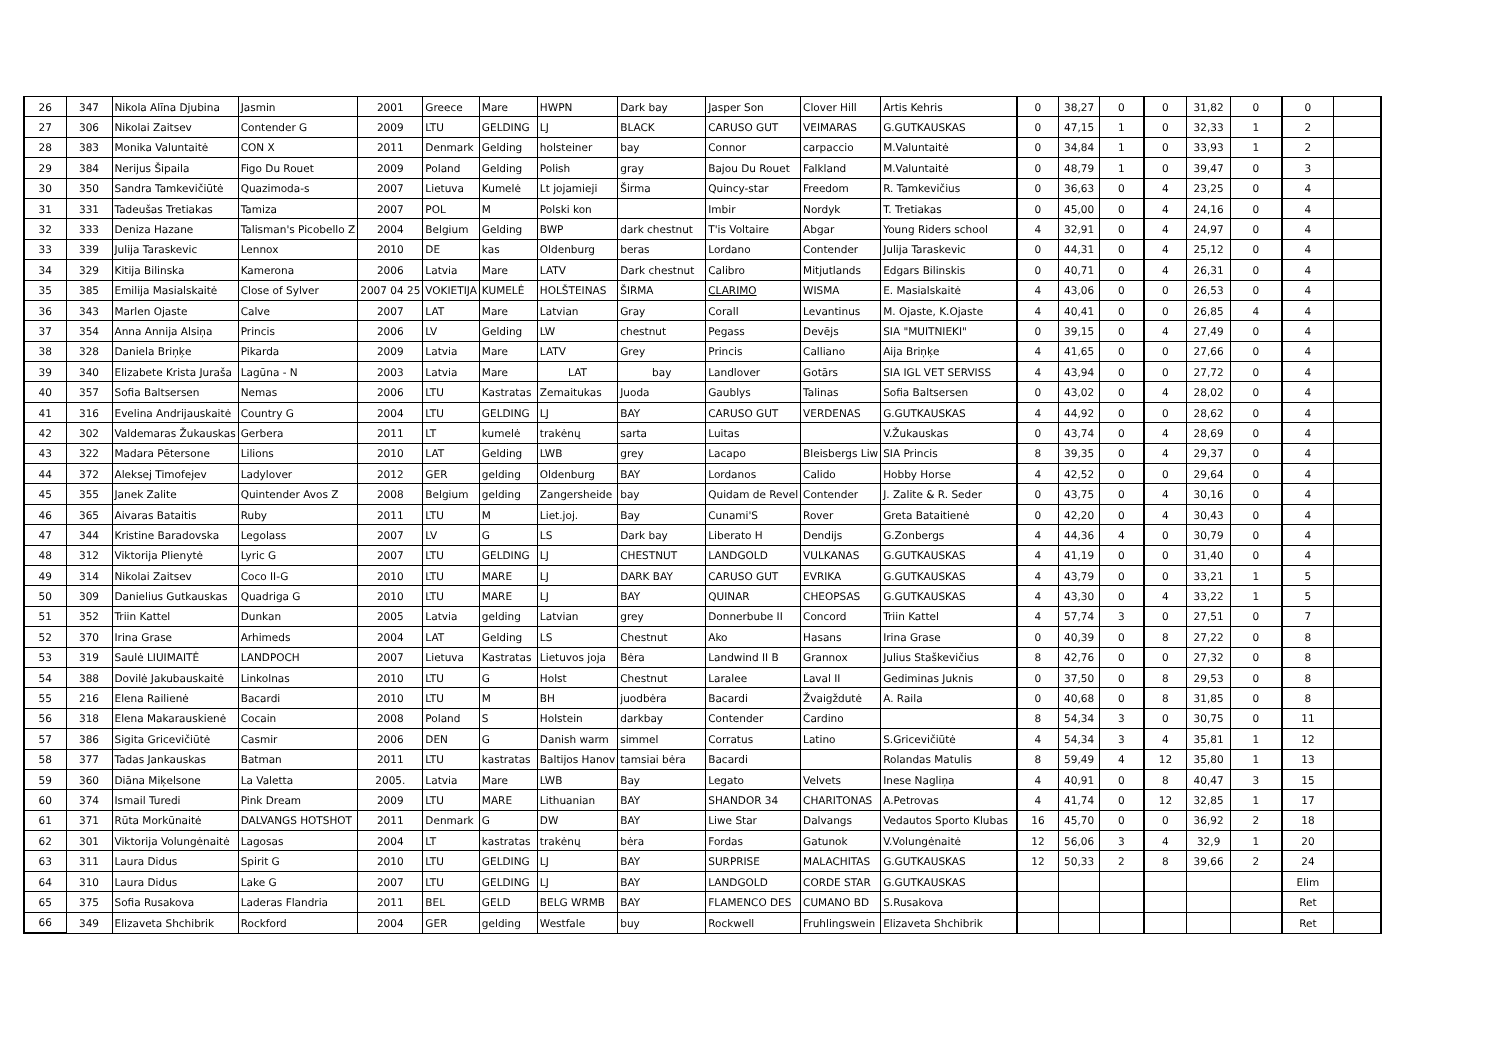| 26 | 347 | Nikola Alīna Djubina | Jasmin | 2001 | Greece | Mare | HWPN | Dark bay | Jasper Son | Clover Hill | Artis Kehris | 0 | 38,27 | 0 | 0 | 31,82 | 0 | 0 | |
| 27 | 306 | Nikolai Zaitsev | Contender G | 2009 | LTU | GELDING | LJ | BLACK | CARUSO GUT | VEIMARAS | G.GUTKAUSKAS | 0 | 47,15 | 1 | 0 | 32,33 | 1 | 2 | |
| 28 | 383 | Monika Valuntaitė | CON X | 2011 | Denmark | Gelding | holsteiner | bay | Connor | carpaccio | M.Valuntaitė | 0 | 34,84 | 1 | 0 | 33,93 | 1 | 2 | |
| 29 | 384 | Nerijus Šipaila | Figo Du Rouet | 2009 | Poland | Gelding | Polish | gray | Bajou Du Rouet | Falkland | M.Valuntaitė | 0 | 48,79 | 1 | 0 | 39,47 | 0 | 3 | |
| 30 | 350 | Sandra Tamkevičiūtė | Quazimoda-s | 2007 | Lietuva | Kumelė | Lt jojamieji | Širma | Quincy-star | Freedom | R. Tamkevičius | 0 | 36,63 | 0 | 4 | 23,25 | 0 | 4 | |
| 31 | 331 | Tadeušas Tretiakas | Tamiza | 2007 | POL | M | Polski kon | | Imbir | Nordyk | T. Tretiakas | 0 | 45,00 | 0 | 4 | 24,16 | 0 | 4 | |
| 32 | 333 | Deniza Hazane | Talisman's Picobello Z | 2004 | Belgium | Gelding | BWP | dark chestnut | T'is Voltaire | Abgar | Young Riders school | 4 | 32,91 | 0 | 4 | 24,97 | 0 | 4 | |
| 33 | 339 | Julija Taraskevic | Lennox | 2010 | DE | kas | Oldenburg | beras | Lordano | Contender | Julija Taraskevic | 0 | 44,31 | 0 | 4 | 25,12 | 0 | 4 | |
| 34 | 329 | Kitija Bilinska | Kamerona | 2006 | Latvia | Mare | LATV | Dark chestnut | Calibro | Mitjutlands | Edgars Bilinskis | 0 | 40,71 | 0 | 4 | 26,31 | 0 | 4 | |
| 35 | 385 | Emilija Masialskaitė | Close of Sylver | 2007 04 25 | VOKIETIJA | KUMELĖ | HOLŠTEINAS | ŠIRMA | CLARIMO | WISMA | E. Masialskaitė | 4 | 43,06 | 0 | 0 | 26,53 | 0 | 4 | |
| 36 | 343 | Marlen Ojaste | Calve | 2007 | LAT | Mare | Latvian | Gray | Corall | Levantinus | M. Ojaste, K.Ojaste | 4 | 40,41 | 0 | 0 | 26,85 | 4 | 4 | |
| 37 | 354 | Anna Annija Alsiņa | Princis | 2006 | LV | Gelding | LW | chestnut | Pegass | Devējs | SIA "MUITNIEKI" | 0 | 39,15 | 0 | 4 | 27,49 | 0 | 4 | |
| 38 | 328 | Daniela Briņķe | Pikarda | 2009 | Latvia | Mare | LATV | Grey | Princis | Calliano | Aija Briņķe | 4 | 41,65 | 0 | 0 | 27,66 | 0 | 4 | |
| 39 | 340 | Elizabete Krista Juraša | Lagūna - N | 2003 | Latvia | Mare | LAT | bay | Landlover | Gotārs | SIA IGL VET SERVISS | 4 | 43,94 | 0 | 0 | 27,72 | 0 | 4 | |
| 40 | 357 | Sofia Baltsersen | Nemas | 2006 | LTU | Kastratas | Zemaitukas | Juoda | Gaublys | Talinas | Sofia Baltsersen | 0 | 43,02 | 0 | 4 | 28,02 | 0 | 4 | |
| 41 | 316 | Evelina Andrijauskaitė | Country G | 2004 | LTU | GELDING | LJ | BAY | CARUSO GUT | VERDENAS | G.GUTKAUSKAS | 4 | 44,92 | 0 | 0 | 28,62 | 0 | 4 | |
| 42 | 302 | Valdemaras Žukauskas | Gerbera | 2011 | LT | kumelė | trakėnų | sarta | Luitas | | V.Žukauskas | 0 | 43,74 | 0 | 4 | 28,69 | 0 | 4 | |
| 43 | 322 | Madara Pētersone | Lilions | 2010 | LAT | Gelding | LWB | grey | Lacapo | Bleisbergs Liw | SIA Princis | 8 | 39,35 | 0 | 4 | 29,37 | 0 | 4 | |
| 44 | 372 | Aleksej Timofejev | Ladylover | 2012 | GER | gelding | Oldenburg | BAY | Lordanos | Calido | Hobby Horse | 4 | 42,52 | 0 | 0 | 29,64 | 0 | 4 | |
| 45 | 355 | Janek Zalite | Quintender Avos Z | 2008 | Belgium | gelding | Zangersheide | bay | Quidam de Revel | Contender | J. Zalite & R. Seder | 0 | 43,75 | 0 | 4 | 30,16 | 0 | 4 | |
| 46 | 365 | Aivaras Bataitis | Ruby | 2011 | LTU | M | Liet.joj. | Bay | Cunami'S | Rover | Greta Bataitienė | 0 | 42,20 | 0 | 4 | 30,43 | 0 | 4 | |
| 47 | 344 | Kristine Baradovska | Legolass | 2007 | LV | G | LS | Dark bay | Liberato H | Dendijs | G.Zonbergs | 4 | 44,36 | 4 | 0 | 30,79 | 0 | 4 | |
| 48 | 312 | Viktorija Plienytė | Lyric G | 2007 | LTU | GELDING | LJ | CHESTNUT | LANDGOLD | VULKANAS | G.GUTKAUSKAS | 4 | 41,19 | 0 | 0 | 31,40 | 0 | 4 | |
| 49 | 314 | Nikolai Zaitsev | Coco II-G | 2010 | LTU | MARE | LJ | DARK BAY | CARUSO GUT | EVRIKA | G.GUTKAUSKAS | 4 | 43,79 | 0 | 0 | 33,21 | 1 | 5 | |
| 50 | 309 | Danielius Gutkauskas | Quadriga G | 2010 | LTU | MARE | LJ | BAY | QUINAR | CHEOPSAS | G.GUTKAUSKAS | 4 | 43,30 | 0 | 4 | 33,22 | 1 | 5 | |
| 51 | 352 | Triin Kattel | Dunkan | 2005 | Latvia | gelding | Latvian | grey | Donnerbube II | Concord | Triin Kattel | 4 | 57,74 | 3 | 0 | 27,51 | 0 | 7 | |
| 52 | 370 | Irina Grase | Arhimeds | 2004 | LAT | Gelding | LS | Chestnut | Ako | Hasans | Irina Grase | 0 | 40,39 | 0 | 8 | 27,22 | 0 | 8 | |
| 53 | 319 | Saulė LIUIMAITĖ | LANDPOCH | 2007 | Lietuva | Kastratas | Lietuvos joja | Bėra | Landwind II B | Grannox | Julius Staškevičius | 8 | 42,76 | 0 | 0 | 27,32 | 0 | 8 | |
| 54 | 388 | Dovilė Jakubauskaitė | Linkolnas | 2010 | LTU | G | Holst | Chestnut | Laralee | Laval II | Gediminas Juknis | 0 | 37,50 | 0 | 8 | 29,53 | 0 | 8 | |
| 55 | 216 | Elena Railienė | Bacardi | 2010 | LTU | M | BH | juodbėra | Bacardi | Žvaigždutė | A. Raila | 0 | 40,68 | 0 | 8 | 31,85 | 0 | 8 | |
| 56 | 318 | Elena Makarauskienė | Cocain | 2008 | Poland | S | Holstein | darkbay | Contender | Cardino | | 8 | 54,34 | 3 | 0 | 30,75 | 0 | 11 | |
| 57 | 386 | Sigita Gricevičiūtė | Casmir | 2006 | DEN | G | Danish warm | simmel | Corratus | Latino | S.Gricevičiūtė | 4 | 54,34 | 3 | 4 | 35,81 | 1 | 12 | |
| 58 | 377 | Tadas Jankauskas | Batman | 2011 | LTU | kastratas | Baltijos Hanov | tamsiai bėra | Bacardi | | Rolandas Matulis | 8 | 59,49 | 4 | 12 | 35,80 | 1 | 13 | |
| 59 | 360 | Diāna Miķelsone | La Valetta | 2005. | Latvia | Mare | LWB | Bay | Legato | Velvets | Inese Nagliņa | 4 | 40,91 | 0 | 8 | 40,47 | 3 | 15 | |
| 60 | 374 | Ismail Turedi | Pink Dream | 2009 | LTU | MARE | Lithuanian | BAY | SHANDOR 34 | CHARITONAS | A.Petrovas | 4 | 41,74 | 0 | 12 | 32,85 | 1 | 17 | |
| 61 | 371 | Rūta Morkūnaitė | DALVANGS HOTSHOT | 2011 | Denmark | G | DW | BAY | Liwe Star | Dalvangs | Vedautos Sporto Klubas | 16 | 45,70 | 0 | 0 | 36,92 | 2 | 18 | |
| 62 | 301 | Viktorija Volungėnaitė | Lagosas | 2004 | LT | kastratas | trakėnų | bėra | Fordas | Gatunok | V.Volungėnaitė | 12 | 56,06 | 3 | 4 | 32,9 | 1 | 20 | |
| 63 | 311 | Laura Didus | Spirit G | 2010 | LTU | GELDING | LJ | BAY | SURPRISE | MALACHITAS | G.GUTKAUSKAS | 12 | 50,33 | 2 | 8 | 39,66 | 2 | 24 | |
| 64 | 310 | Laura Didus | Lake G | 2007 | LTU | GELDING | LJ | BAY | LANDGOLD | CORDE STAR | G.GUTKAUSKAS | | | | | | | Elim | |
| 65 | 375 | Sofia Rusakova | Laderas Flandria | 2011 | BEL | GELD | BELG WRMB | BAY | FLAMENCO DES | CUMANO BD | S.Rusakova | | | | | | | Ret | |
| 66 | 349 | Elizaveta Shchibrik | Rockford | 2004 | GER | gelding | Westfale | buy | Rockwell | Fruhlingswein | Elizaveta Shchibrik | | | | | | | Ret | |